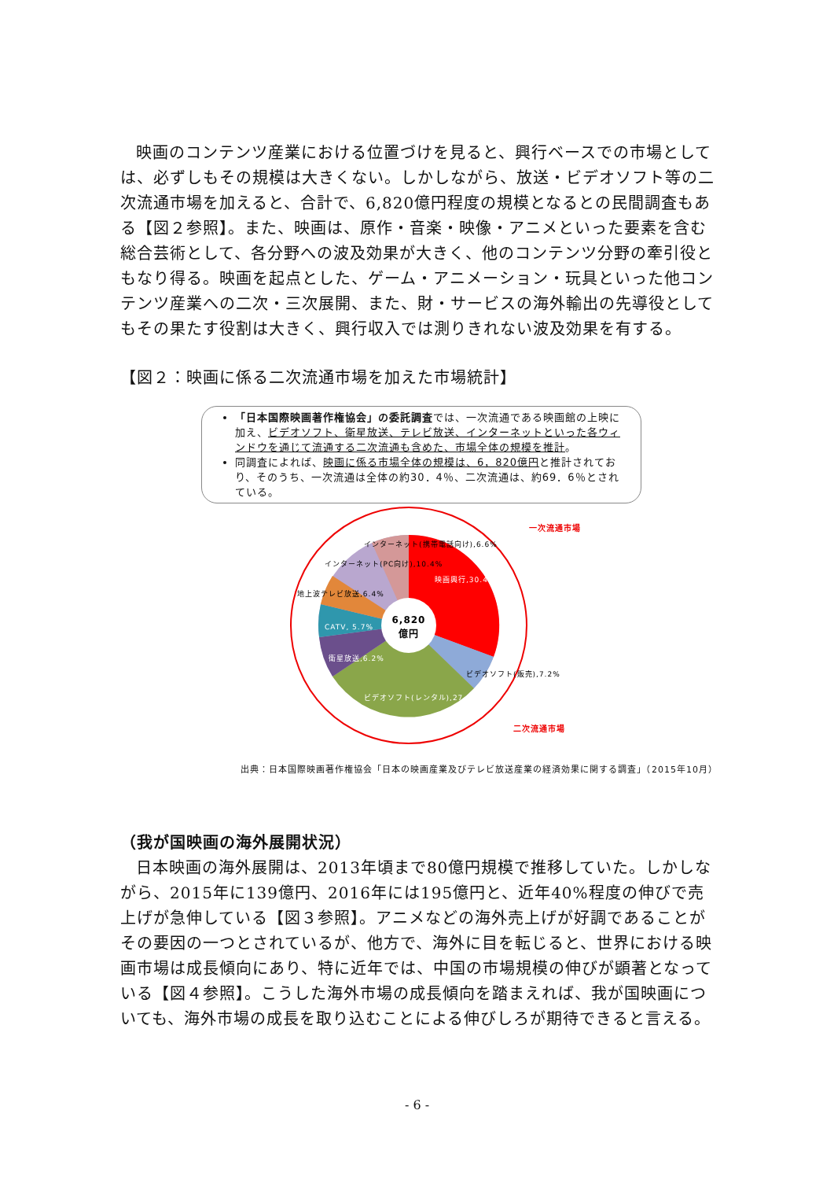映画のコンテンツ産業における位置づけを見ると、興行ベースでの市場としては、必ずしもその規模は大きくない。しかしながら、放送・ビデオソフト等の二次流通市場を加えると、合計で、6,820億円程度の規模となるとの民間調査もある【図２参照】。また、映画は、原作・音楽・映像・アニメといった要素を含む総合芸術として、各分野への波及効果が大きく、他のコンテンツ分野の牽引役ともなり得る。映画を起点とした、ゲーム・アニメーション・玩具といった他コンテンツ産業への二次・三次展開、また、財・サービスの海外輸出の先導役としてもその果たす役割は大きく、興行収入では測りきれない波及効果を有する。
【図２：映画に係る二次流通市場を加えた市場統計】
「日本国際映画著作権協会」の委託調査では、一次流通である映画館の上映に加え、ビデオソフト、衛星放送、テレビ放送、インターネットといった各ウィンドウを通じて流通する二次流通も含めた、市場全体の規模を推計。
同調査によれば、映画に係る市場全体の規模は、6，820億円と推計されており、そのうち、一次流通は全体の約30．4％、二次流通は、約69．6％とされている。
6,820
億円
映画興行,30.4%
ビデオソフト(販売),7.2%
ビデオソフト(レンタル),27.2%
衛星放送,6.2%
CATV, 5.7%
地上波テレビ放送,6.4%
インターネット(PC向け),10.4%
インターネット(携帯電話向け),6.6%
一次流通市場
二次流通市場
出典：日本国際映画著作権協会「日本の映画産業及びテレビ放送産業の経済効果に関する調査」（2015年10月）
（我が国映画の海外展開状況）
日本映画の海外展開は、2013年頃まで80億円規模で推移していた。しかしながら、2015年に139億円、2016年には195億円と、近年40%程度の伸びで売上げが急伸している【図３参照】。アニメなどの海外売上げが好調であることがその要因の一つとされているが、他方で、海外に目を転じると、世界における映画市場は成長傾向にあり、特に近年では、中国の市場規模の伸びが顕著となっている【図４参照】。こうした海外市場の成長傾向を踏まえれば、我が国映画についても、海外市場の成長を取り込むことによる伸びしろが期待できると言える。
- 6 -